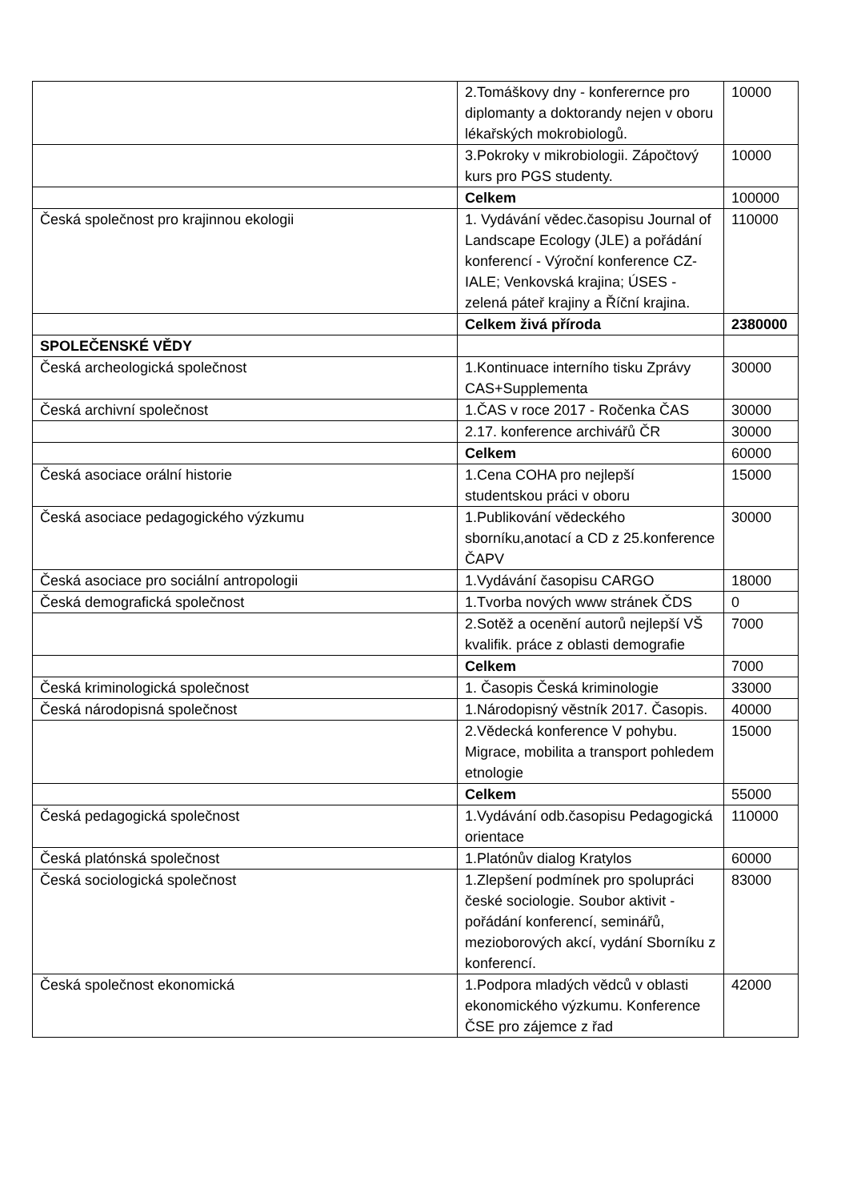| | 2.Tomáškovy dny - konferernce pro diplomanty a doktorandy nejen v oboru lékařských mokrobiologů. | 10000 |
| | 3.Pokroky v mikrobiologii. Zápočtový kurs pro PGS studenty. | 10000 |
| | Celkem | 100000 |
| Česká společnost pro krajinnou ekologii | 1. Vydávání vědec.časopisu Journal of Landscape Ecology (JLE) a pořádání konferencí - Výroční konference CZ-IALE; Venkovská krajina; ÚSES - zelená páteř krajiny a Říční krajina. | 110000 |
| | Celkem živá příroda | 2380000 |
| SPOLEČENSKÉ VĚDY | | |
| Česká archeologická společnost | 1.Kontinuace interního tisku Zprávy CAS+Supplementa | 30000 |
| Česká archivní společnost | 1.ČAS v roce 2017 - Ročenka ČAS | 30000 |
| | 2.17. konference archivářů ČR | 30000 |
| | Celkem | 60000 |
| Česká asociace orální historie | 1.Cena COHA pro nejlepší studentskou práci v oboru | 15000 |
| Česká asociace pedagogického výzkumu | 1.Publikování vědeckého sborníku,anotací a CD z 25.konference ČAPV | 30000 |
| Česká asociace pro sociální antropologii | 1.Vydávání časopisu CARGO | 18000 |
| Česká demografická společnost | 1.Tvorba nových www stránek ČDS | 0 |
| | 2.Sotěž a ocenění autorů nejlepší VŠ kvalifik. práce z oblasti demografie | 7000 |
| | Celkem | 7000 |
| Česká kriminologická společnost | 1. Časopis Česká kriminologie | 33000 |
| Česká národopisná společnost | 1.Národopisný věstník 2017. Časopis. | 40000 |
| | 2.Vědecká konference V pohybu. Migrace, mobilita a transport pohledem etnologie | 15000 |
| | Celkem | 55000 |
| Česká pedagogická společnost | 1.Vydávání odb.časopisu Pedagogická orientace | 110000 |
| Česká platónská společnost | 1.Platónův dialog Kratylos | 60000 |
| Česká sociologická společnost | 1.Zlepšení podmínek pro spolupráci české sociologie. Soubor aktivit - pořádání konferencí, seminářů, mezioborových akcí, vydání Sborníku z konferencí. | 83000 |
| Česká společnost ekonomická | 1.Podpora mladých vědců v oblasti ekonomického výzkumu. Konference ČSE pro zájemce z řad | 42000 |